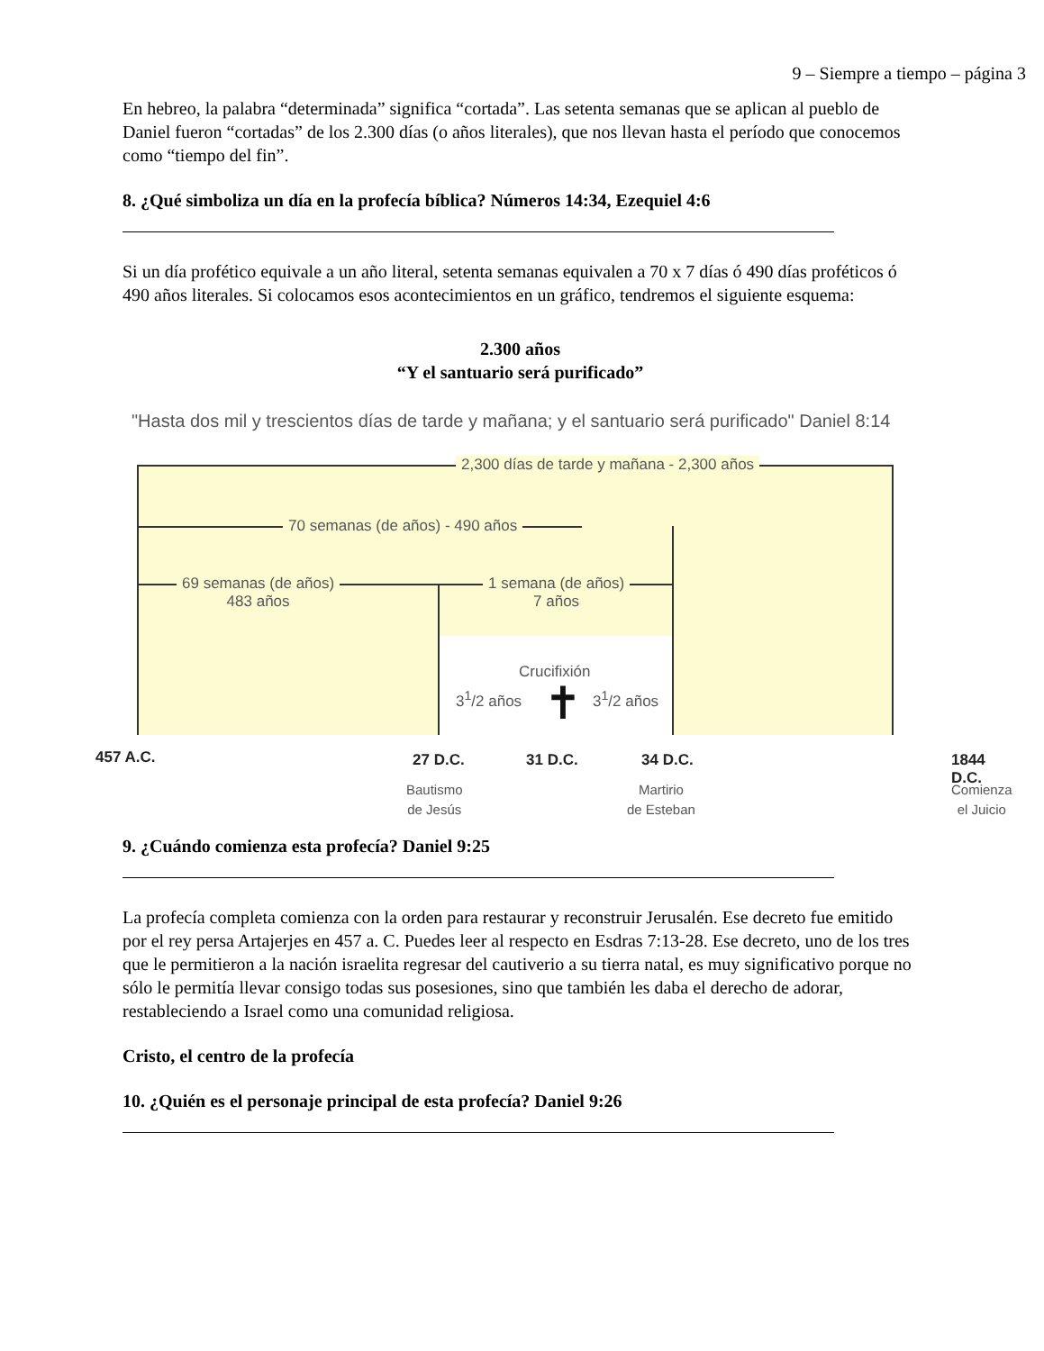9 – Siempre a tiempo – página 3
En hebreo, la palabra “determinada” significa “cortada”. Las setenta semanas que se aplican al pueblo de Daniel fueron “cortadas” de los 2.300 días (o años literales), que nos llevan hasta el período que conocemos como “tiempo del fin”.
8. ¿Qué simboliza un día en la profecía bíblica? Números 14:34, Ezequiel 4:6
Si un día profético equivale a un año literal, setenta semanas equivalen a 70 x 7 días ó 490 días proféticos ó 490 años literales. Si colocamos esos acontecimientos en un gráfico, tendremos el siguiente esquema:
2.300 años
“Y el santuario será purificado”
"Hasta dos mil y trescientos días de tarde y mañana; y el santuario será purificado" Daniel 8:14
2,300 días de tarde y mañana - 2,300 años
70 semanas (de años) - 490 años
69 semanas (de años)
483 años
1 semana (de años)
7 años
Crucifixión
3<sup>1</sup>/2 años ✝ 3<sup>1</sup>/2 años
457 A.C. 27 D.C. 31 D.C. 34 D.C. 1844 D.C.
Bautismo
de Jesús
Martirio
de Esteban
Comienza
el Juicio
9. ¿Cuándo comienza esta profecía? Daniel 9:25
La profecía completa comienza con la orden para restaurar y reconstruir Jerusalén. Ese decreto fue emitido por el rey persa Artajerjes en 457 a. C. Puedes leer al respecto en Esdras 7:13-28. Ese decreto, uno de los tres que le permitieron a la nación israelita regresar del cautiverio a su tierra natal, es muy significativo porque no sólo le permitía llevar consigo todas sus posesiones, sino que también les daba el derecho de adorar, restableciendo a Israel como una comunidad religiosa.
Cristo, el centro de la profecía
10. ¿Quién es el personaje principal de esta profecía? Daniel 9:26